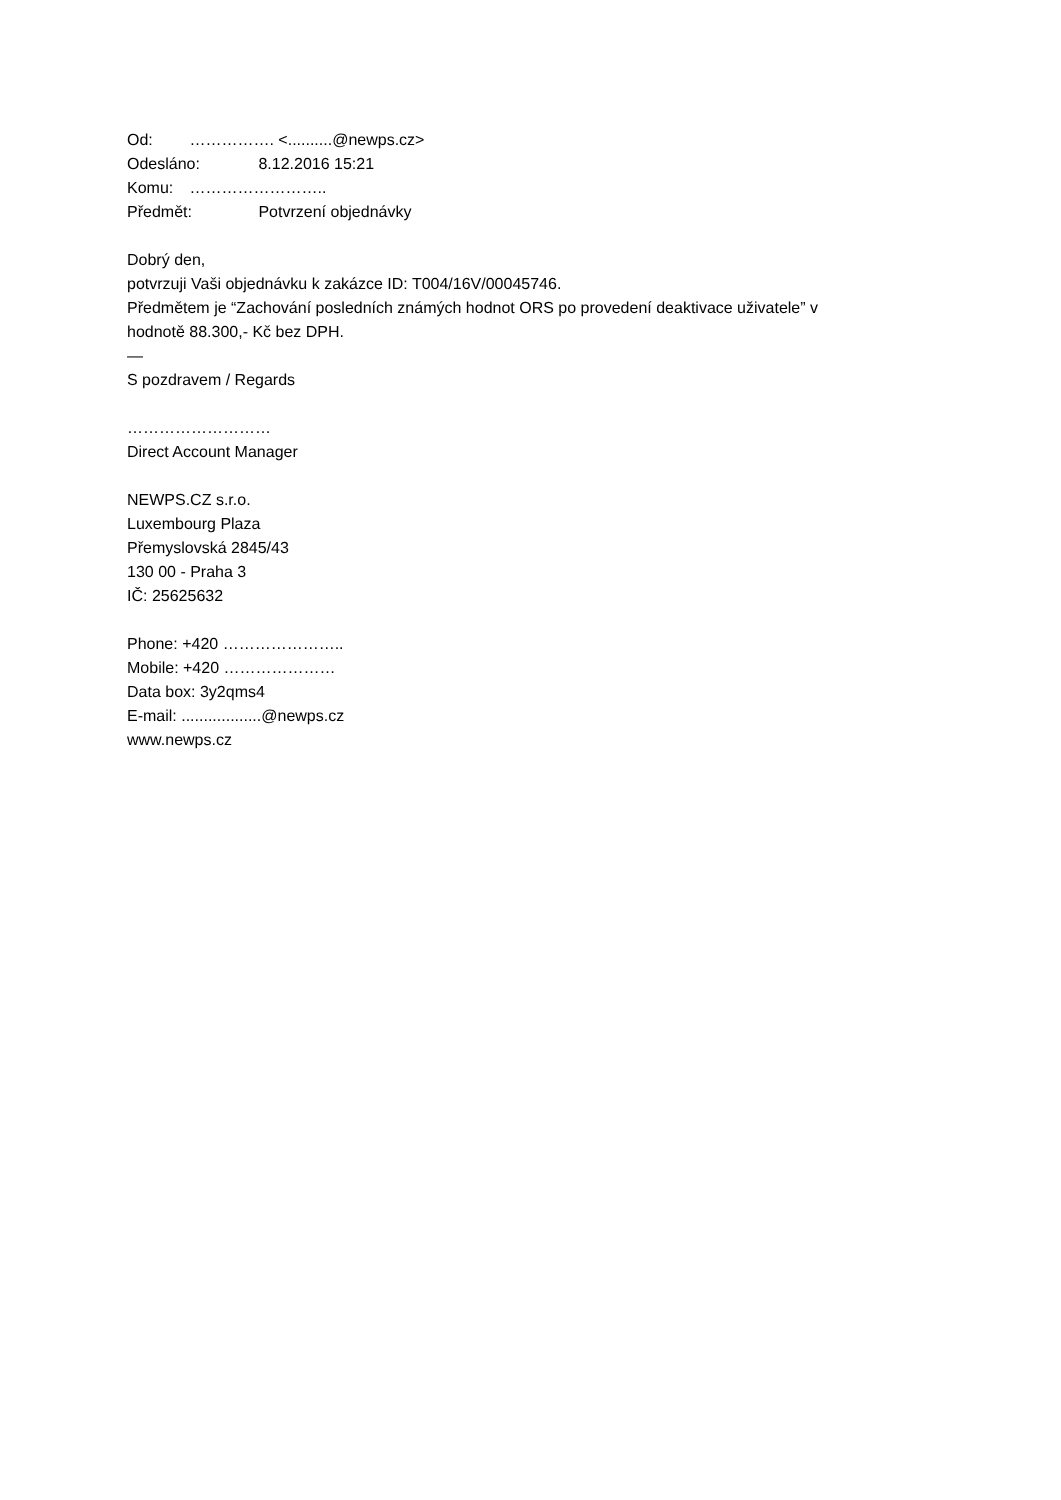Od: ……………. <..........@newps.cz>
Odesláno: 8.12.2016 15:21
Komu: ……………………..
Předmět: Potvrzení objednávky
Dobrý den,
potvrzuji Vaši objednávku k zakázce ID: T004/16V/00045746.
Předmětem je “Zachování posledních známých hodnot ORS po provedení deaktivace uživatele” v
hodnotě 88.300,- Kč bez DPH.
—
S pozdravem / Regards
………………………
Direct Account Manager
NEWPS.CZ s.r.o.
Luxembourg Plaza
Přemyslovská 2845/43
130 00 - Praha 3
IČ: 25625632
Phone: +420 …………………..
Mobile: +420 …………………
Data box: 3y2qms4
E-mail: ..................@newps.cz
www.newps.cz